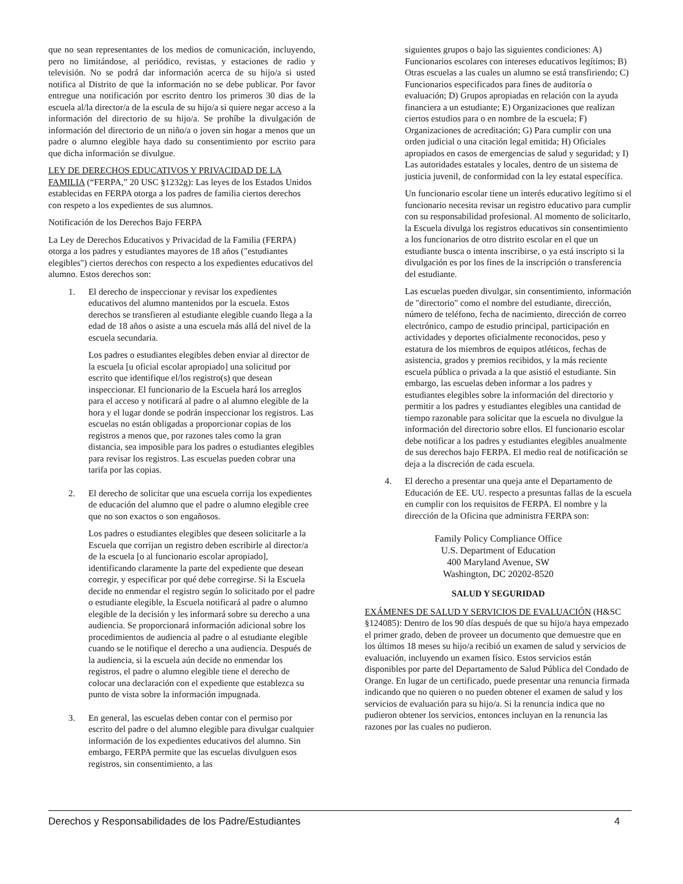que no sean representantes de los medios de comunicación, incluyendo, pero no limitándose, al periódico, revistas, y estaciones de radio y televisión. No se podrá dar información acerca de su hijo/a si usted notifica al Distrito de que la información no se debe publicar. Por favor entregue una notificación por escrito dentro los primeros 30 dias de la escuela al/la director/a de la escula de su hijo/a si quiere negar acceso a la información del directorio de su hijo/a. Se prohíbe la divulgación de información del directorio de un niño/a o joven sin hogar a menos que un padre o alumno elegible haya dado su consentimiento por escrito para que dicha información se divulgue.
LEY DE DERECHOS EDUCATIVOS Y PRIVACIDAD DE LA FAMILIA (“FERPA,” 20 USC §1232g): Las leyes de los Estados Unidos establecidas en FERPA otorga a los padres de familia ciertos derechos con respeto a los expedientes de sus alumnos.
Notificación de los Derechos Bajo FERPA
La Ley de Derechos Educativos y Privacidad de la Familia (FERPA) otorga a los padres y estudiantes mayores de 18 años ("estudiantes elegibles") ciertos derechos con respecto a los expedientes educativos del alumno. Estos derechos son:
1. El derecho de inspeccionar y revisar los expedientes educativos del alumno mantenidos por la escuela. Estos derechos se transfieren al estudiante elegible cuando llega a la edad de 18 años o asiste a una escuela más allá del nivel de la escuela secundaria.
Los padres o estudiantes elegibles deben enviar al director de la escuela [u oficial escolar apropiado] una solicitud por escrito que identifique el/los registro(s) que desean inspeccionar. El funcionario de la Escuela hará los arreglos para el acceso y notificará al padre o al alumno elegible de la hora y el lugar donde se podrán inspeccionar los registros. Las escuelas no están obligadas a proporcionar copias de los registros a menos que, por razones tales como la gran distancia, sea imposible para los padres o estudiantes elegibles para revisar los registros. Las escuelas pueden cobrar una tarifa por las copias.
2. El derecho de solicitar que una escuela corrija los expedientes de educación del alumno que el padre o alumno elegible cree que no son exactos o son engañosos.
Los padres o estudiantes elegibles que deseen solicitarle a la Escuela que corrijan un registro deben escribirle al director/a de la escuela [o al funcionario escolar apropiado], identificando claramente la parte del expediente que desean corregir, y especificar por qué debe corregirse. Si la Escuela decide no enmendar el registro según lo solicitado por el padre o estudiante elegible, la Escuela notificará al padre o alumno elegible de la decisión y les informará sobre su derecho a una audiencia. Se proporcionará información adicional sobre los procedimientos de audiencia al padre o al estudiante elegible cuando se le notifique el derecho a una audiencia. Después de la audiencia, si la escuela aún decide no enmendar los registros, el padre o alumno elegible tiene el derecho de colocar una declaración con el expediente que establezca su punto de vista sobre la información impugnada.
3. En general, las escuelas deben contar con el permiso por escrito del padre o del alumno elegible para divulgar cualquier información de los expedientes educativos del alumno. Sin embargo, FERPA permite que las escuelas divulguen esos registros, sin consentimiento, a las
siguientes grupos o bajo las siguientes condiciones: A) Funcionarios escolares con intereses educativos legítimos; B) Otras escuelas a las cuales un alumno se está transfiriendo; C) Funcionarios especificados para fines de auditoría o evaluación; D) Grupos apropiadas en relación con la ayuda financiera a un estudiante; E) Organizaciones que realizan ciertos estudios para o en nombre de la escuela; F) Organizaciones de acreditación; G) Para cumplir con una orden judicial o una citación legal emitida; H) Oficiales apropiados en casos de emergencias de salud y seguridad; y I) Las autoridades estatales y locales, dentro de un sistema de justicia juvenil, de conformidad con la ley estatal específica.
Un funcionario escolar tiene un interés educativo legítimo si el funcionario necesita revisar un registro educativo para cumplir con su responsabilidad profesional. Al momento de solicitarlo, la Escuela divulga los registros educativos sin consentimiento a los funcionarios de otro distrito escolar en el que un estudiante busca o intenta inscribirse, o ya está inscripto si la divulgación es por los fines de la inscripción o transferencia del estudiante.
Las escuelas pueden divulgar, sin consentimiento, información de "directorio" como el nombre del estudiante, dirección, número de teléfono, fecha de nacimiento, dirección de correo electrónico, campo de estudio principal, participación en actividades y deportes oficialmente reconocidos, peso y estatura de los miembros de equipos atléticos, fechas de asistencia, grados y premios recibidos, y la más reciente escuela pública o privada a la que asistió el estudiante. Sin embargo, las escuelas deben informar a los padres y estudiantes elegibles sobre la información del directorio y permitir a los padres y estudiantes elegibles una cantidad de tiempo razonable para solicitar que la escuela no divulgue la información del directorio sobre ellos. El funcionario escolar debe notificar a los padres y estudiantes elegibles anualmente de sus derechos bajo FERPA. El medio real de notificación se deja a la discreción de cada escuela.
4. El derecho a presentar una queja ante el Departamento de Educación de EE. UU. respecto a presuntas fallas de la escuela en cumplir con los requisitos de FERPA. El nombre y la dirección de la Oficina que administra FERPA son:
Family Policy Compliance Office
U.S. Department of Education
400 Maryland Avenue, SW
Washington, DC 20202-8520
SALUD Y SEGURIDAD
EXÁMENES DE SALUD Y SERVICIOS DE EVALUACIÓN (H&SC §124085): Dentro de los 90 días después de que su hijo/a haya empezado el primer grado, deben de proveer un documento que demuestre que en los últimos 18 meses su hijo/a recibió un examen de salud y servicios de evaluación, incluyendo un examen físico. Estos servicios están disponibles por parte del Departamento de Salud Pública del Condado de Orange. En lugar de un certificado, puede presentar una renuncia firmada indicando que no quieren o no pueden obtener el examen de salud y los servicios de evaluación para su hijo/a. Si la renuncia indica que no pudieron obtener los servicios, entonces incluyan en la renuncia las razones por las cuales no pudieron.
Derechos y Responsabilidades de los Padre/Estudiantes 4